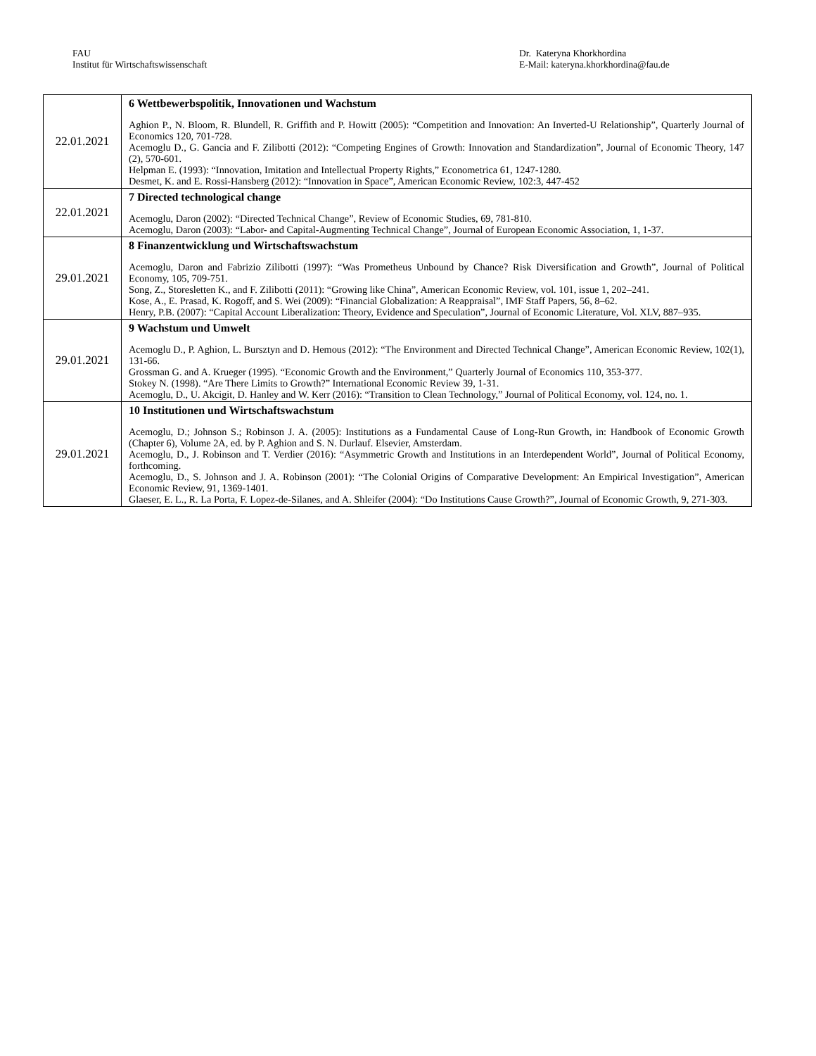FAU
Institut für Wirtschaftswissenschaft
Dr. Kateryna Khorkhordina
E-Mail: kateryna.khorkhordina@fau.de
| 22.01.2021 | 6 Wettbewerbspolitik, Innovationen und Wachstum Aghion P., N. Bloom, R. Blundell, R. Griffith and P. Howitt (2005): “Competition and Innovation: An Inverted-U Relationship”, Quarterly Journal of Economics 120, 701-728. Acemoglu D., G. Gancia and F. Zilibotti (2012): “Competing Engines of Growth: Innovation and Standardization”, Journal of Economic Theory, 147 (2), 570-601. Helpman E. (1993): “Innovation, Imitation and Intellectual Property Rights,” Econometrica 61, 1247-1280. Desmet, K. and E. Rossi-Hansberg (2012): “Innovation in Space”, American Economic Review, 102:3, 447-452 |
| 22.01.2021 | 7 Directed technological change Acemoglu, Daron (2002): “Directed Technical Change”, Review of Economic Studies, 69, 781-810. Acemoglu, Daron (2003): “Labor- and Capital-Augmenting Technical Change”, Journal of European Economic Association, 1, 1-37. |
| 29.01.2021 | 8 Finanzentwicklung und Wirtschaftswachstum Acemoglu, Daron and Fabrizio Zilibotti (1997): “Was Prometheus Unbound by Chance? Risk Diversification and Growth”, Journal of Political Economy, 105, 709-751. Song, Z., Storesletten K., and F. Zilibotti (2011): “Growing like China”, American Economic Review, vol. 101, issue 1, 202–241. Kose, A., E. Prasad, K. Rogoff, and S. Wei (2009): “Financial Globalization: A Reappraisal”, IMF Staff Papers, 56, 8–62. Henry, P.B. (2007): “Capital Account Liberalization: Theory, Evidence and Speculation”, Journal of Economic Literature, Vol. XLV, 887–935. |
| 29.01.2021 | 9 Wachstum und Umwelt Acemoglu D., P. Aghion, L. Bursztyn and D. Hemous (2012): “The Environment and Directed Technical Change”, American Economic Review, 102(1), 131-66. Grossman G. and A. Krueger (1995). “Economic Growth and the Environment,” Quarterly Journal of Economics 110, 353-377. Stokey N. (1998). “Are There Limits to Growth?” International Economic Review 39, 1-31. Acemoglu, D., U. Akcigit, D. Hanley and W. Kerr (2016): “Transition to Clean Technology,” Journal of Political Economy, vol. 124, no. 1. |
| 29.01.2021 | 10 Institutionen und Wirtschaftswachstum Acemoglu, D.; Johnson S.; Robinson J. A. (2005): Institutions as a Fundamental Cause of Long-Run Growth, in: Handbook of Economic Growth (Chapter 6), Volume 2A, ed. by P. Aghion and S. N. Durlauf. Elsevier, Amsterdam. Acemoglu, D., J. Robinson and T. Verdier (2016): “Asymmetric Growth and Institutions in an Interdependent World”, Journal of Political Economy, forthcoming. Acemoglu, D., S. Johnson and J. A. Robinson (2001): “The Colonial Origins of Comparative Development: An Empirical Investigation”, American Economic Review, 91, 1369-1401. Glaeser, E. L., R. La Porta, F. Lopez-de-Silanes, and A. Shleifer (2004): “Do Institutions Cause Growth?”, Journal of Economic Growth, 9, 271-303. |